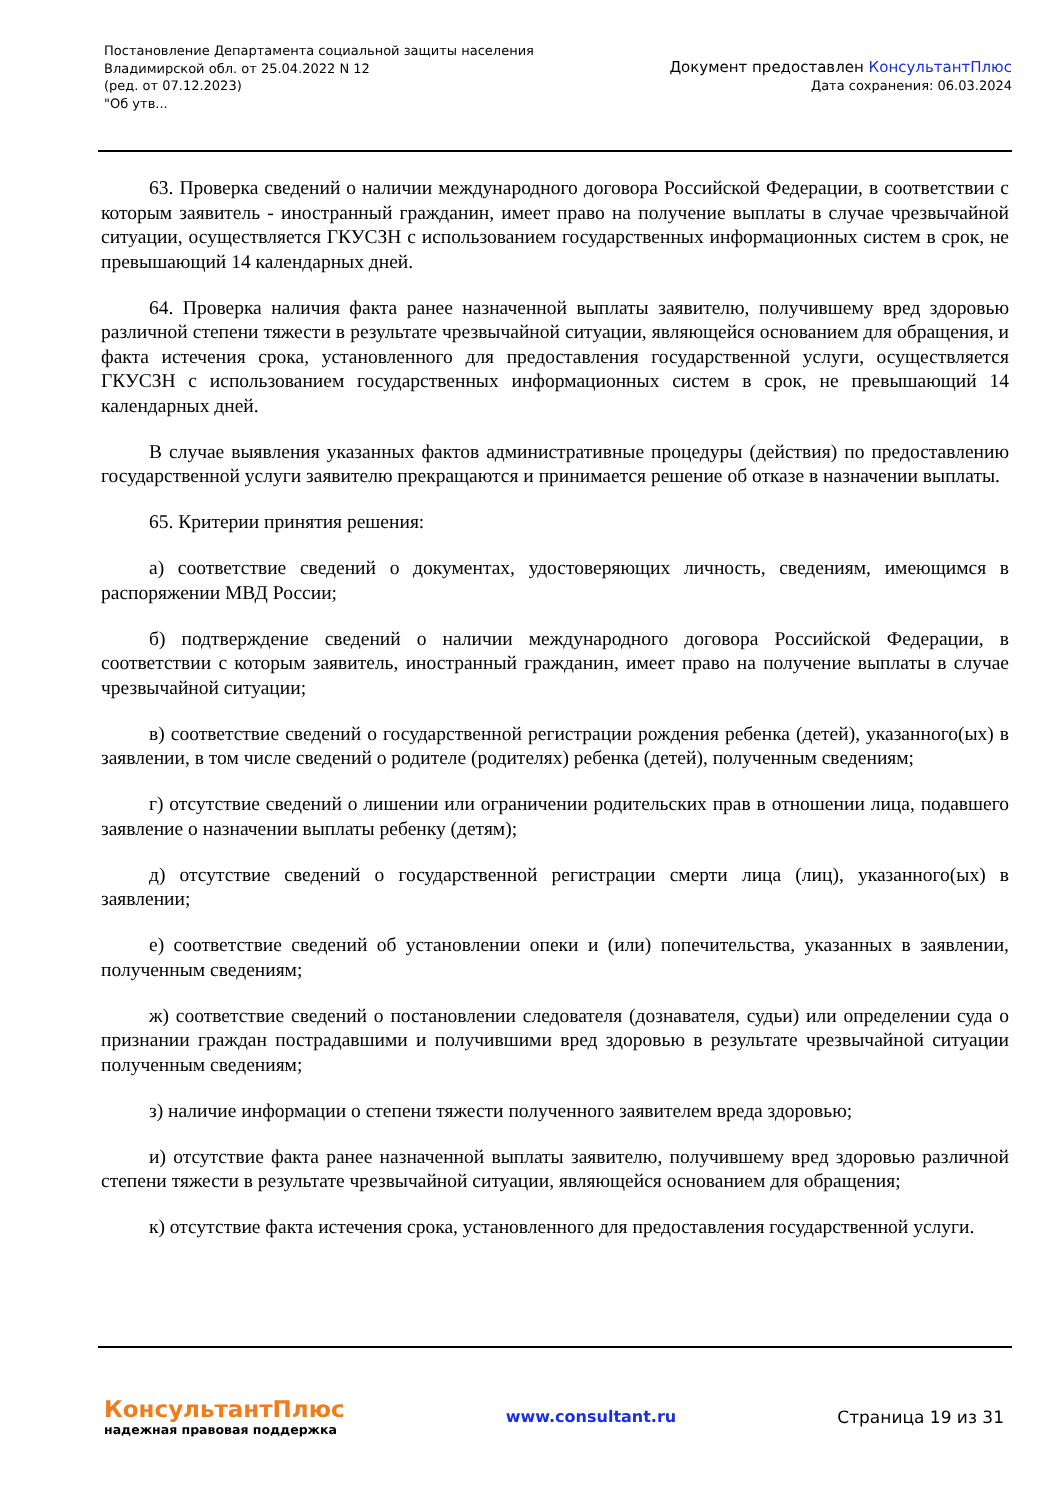Постановление Департамента социальной защиты населения
Владимирской обл. от 25.04.2022 N 12
(ред. от 07.12.2023)
"Об утв...
Документ предоставлен КонсультантПлюс
Дата сохранения: 06.03.2024
63. Проверка сведений о наличии международного договора Российской Федерации, в соответствии с которым заявитель - иностранный гражданин, имеет право на получение выплаты в случае чрезвычайной ситуации, осуществляется ГКУСЗН с использованием государственных информационных систем в срок, не превышающий 14 календарных дней.
64. Проверка наличия факта ранее назначенной выплаты заявителю, получившему вред здоровью различной степени тяжести в результате чрезвычайной ситуации, являющейся основанием для обращения, и факта истечения срока, установленного для предоставления государственной услуги, осуществляется ГКУСЗН с использованием государственных информационных систем в срок, не превышающий 14 календарных дней.
В случае выявления указанных фактов административные процедуры (действия) по предоставлению государственной услуги заявителю прекращаются и принимается решение об отказе в назначении выплаты.
65. Критерии принятия решения:
а) соответствие сведений о документах, удостоверяющих личность, сведениям, имеющимся в распоряжении МВД России;
б) подтверждение сведений о наличии международного договора Российской Федерации, в соответствии с которым заявитель, иностранный гражданин, имеет право на получение выплаты в случае чрезвычайной ситуации;
в) соответствие сведений о государственной регистрации рождения ребенка (детей), указанного(ых) в заявлении, в том числе сведений о родителе (родителях) ребенка (детей), полученным сведениям;
г) отсутствие сведений о лишении или ограничении родительских прав в отношении лица, подавшего заявление о назначении выплаты ребенку (детям);
д) отсутствие сведений о государственной регистрации смерти лица (лиц), указанного(ых) в заявлении;
е) соответствие сведений об установлении опеки и (или) попечительства, указанных в заявлении, полученным сведениям;
ж) соответствие сведений о постановлении следователя (дознавателя, судьи) или определении суда о признании граждан пострадавшими и получившими вред здоровью в результате чрезвычайной ситуации полученным сведениям;
з) наличие информации о степени тяжести полученного заявителем вреда здоровью;
и) отсутствие факта ранее назначенной выплаты заявителю, получившему вред здоровью различной степени тяжести в результате чрезвычайной ситуации, являющейся основанием для обращения;
к) отсутствие факта истечения срока, установленного для предоставления государственной услуги.
КонсультантПлюс
надежная правовая поддержка
www.consultant.ru Страница 19 из 31